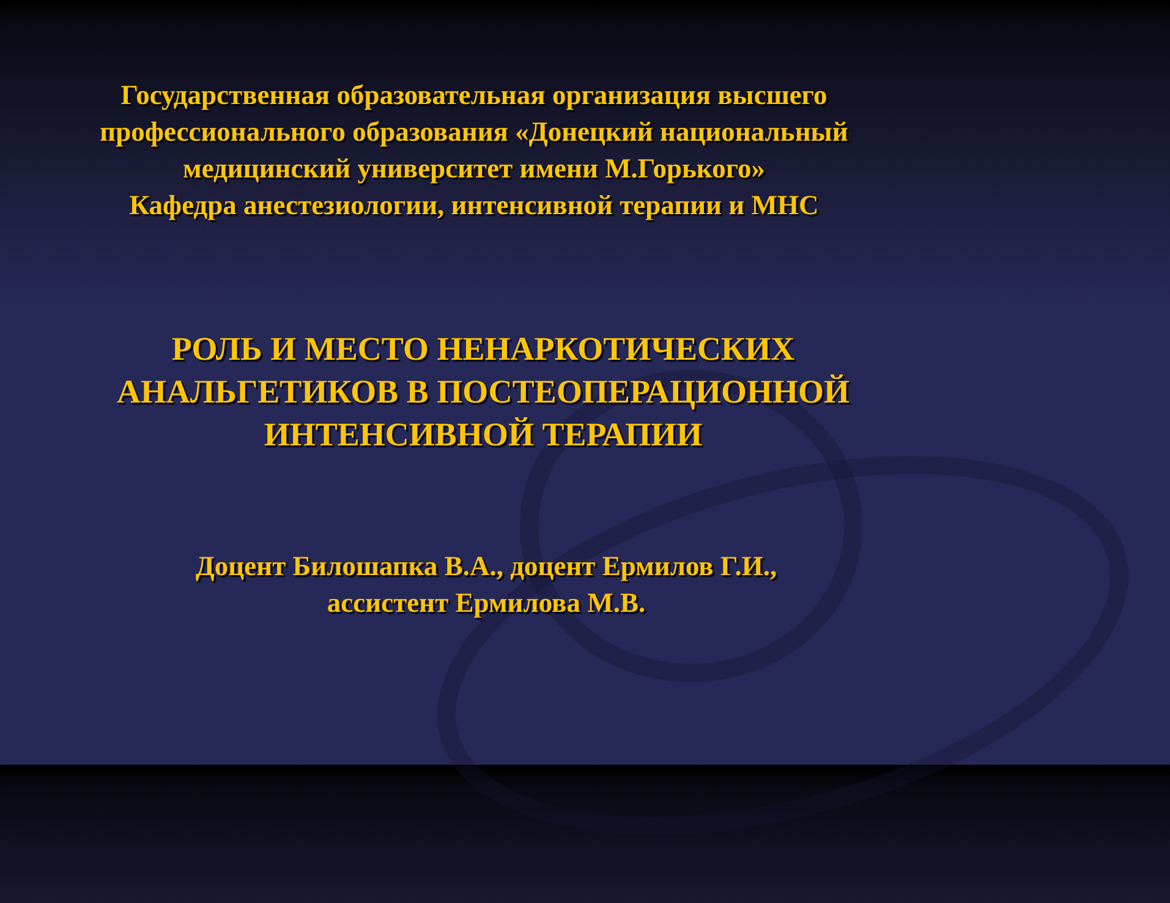Государственная образовательная организация высшего профессионального образования «Донецкий национальный медицинский университет имени М.Горького»
Кафедра анестезиологии, интенсивной терапии и МНС
РОЛЬ И МЕСТО НЕНАРКОТИЧЕСКИХ АНАЛЬГЕТИКОВ В ПОСТЕОПЕРАЦИОННОЙ ИНТЕНСИВНОЙ ТЕРАПИИ
Доцент Билошапка В.А., доцент Ермилов Г.И.,
ассистент Ермилова М.В.